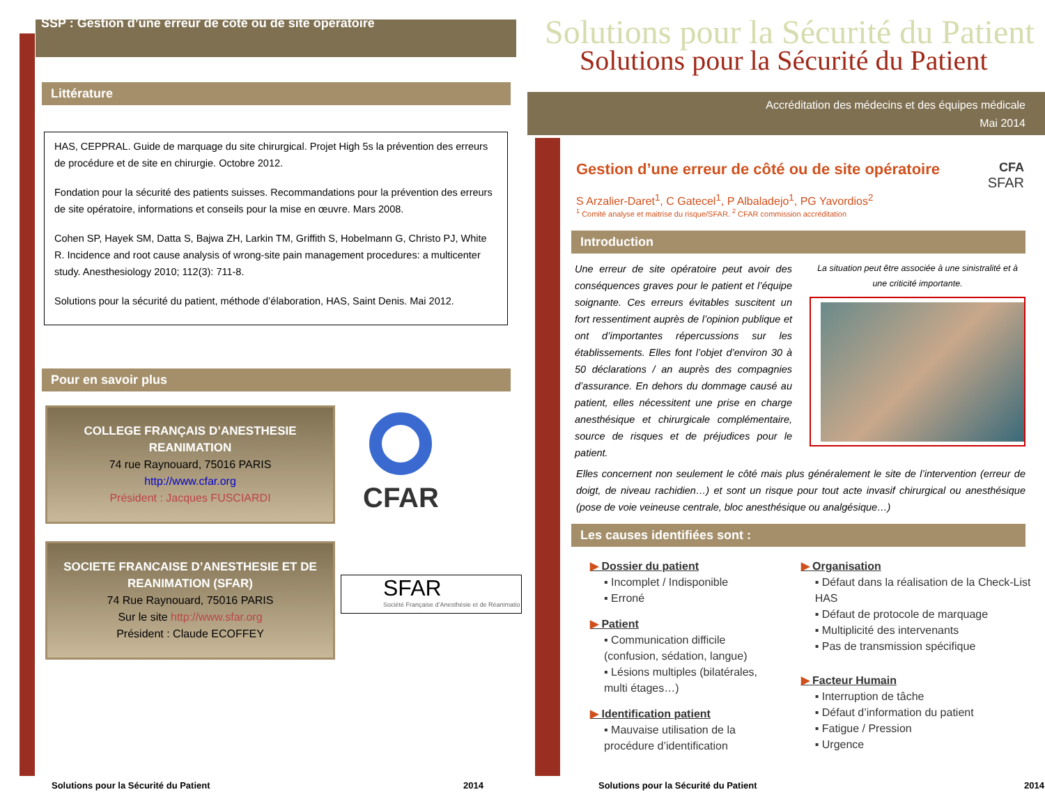SSP : Gestion d’une erreur de coté ou de site operatoire
Littérature
HAS, CEPPRAL. Guide de marquage du site chirurgical. Projet High 5s la prévention des erreurs de procédure et de site en chirurgie. Octobre 2012.
Fondation pour la sécurité des patients suisses. Recommandations pour la prévention des erreurs de site opératoire, informations et conseils pour la mise en œuvre. Mars 2008.
Cohen SP, Hayek SM, Datta S, Bajwa ZH, Larkin TM, Griffith S, Hobelmann G, Christo PJ, White R. Incidence and root cause analysis of wrong-site pain management procedures: a multicenter study. Anesthesiology 2010; 112(3): 711-8.
Solutions pour la sécurité du patient, méthode d’élaboration, HAS, Saint Denis. Mai 2012.
Pour en savoir plus
COLLEGE FRANÇAIS D’ANESTHESIE REANIMATION
74 rue Raynouard, 75016 PARIS
http://www.cfar.org
Président : Jacques FUSCIARDI
CFAR
SOCIETE FRANCAISE D’ANESTHESIE ET DE REANIMATION (SFAR)
74 Rue Raynouard, 75016 PARIS
Sur le site http://www.sfar.org
Président : Claude ECOFFEY
SFAR
Société Française d’Anesthésie et de Réanimatio
Solutions pour la Sécurité du Patient 2014
Solutions pour la Sécurité du Patient
Solutions pour la Sécurité du Patient
Accréditation des médecins et des équipes médicale
Mai 2014
Gestion d’une erreur de côté ou de site opératoire
S Arzalier-Daret<sup>1</sup>, C Gatecel<sup>1</sup>, P Albaladejo<sup>1</sup>, PG Yavordios<sup>2</sup>
<sup>1</sup> Comité analyse et maitrise du risque/SFAR. <sup>2</sup> CFAR commission accréditation
CFA
SFAR
Introduction
Une erreur de site opératoire peut avoir des conséquences graves pour le patient et l’équipe soignante. Ces erreurs évitables suscitent un fort ressentiment auprès de l’opinion publique et ont d’importantes répercussions sur les établissements. Elles font l’objet d’environ 30 à 50 déclarations / an auprès des compagnies d’assurance. En dehors du dommage causé au patient, elles nécessitent une prise en charge anesthésique et chirurgicale complémentaire, source de risques et de préjudices pour le patient.
La situation peut être associée à une sinistralité et à une criticité importante.
Elles concernent non seulement le côté mais plus généralement le site de l’intervention (erreur de doigt, de niveau rachidien…) et sont un risque pour tout acte invasif chirurgical ou anesthésique (pose de voie veineuse centrale, bloc anesthésique ou analgésique…)
Les causes identifiées sont :
▶ Dossier du patient
▪ Incomplet / Indisponible
▪ Erroné
▶ Patient
▪ Communication difficile (confusion, sédation, langue)
▪ Lésions multiples (bilatérales, multi étages…)
▶ Identification patient
▪ Mauvaise utilisation de la procédure d’identification
▶ Organisation
▪ Défaut dans la réalisation de la Check-List HAS
▪ Défaut de protocole de marquage
▪ Multiplicité des intervenants
▪ Pas de transmission spécifique
▶ Facteur Humain
▪ Interruption de tâche
▪ Défaut d’information du patient
▪ Fatigue / Pression
▪ Urgence
Solutions pour la Sécurité du Patient 2014